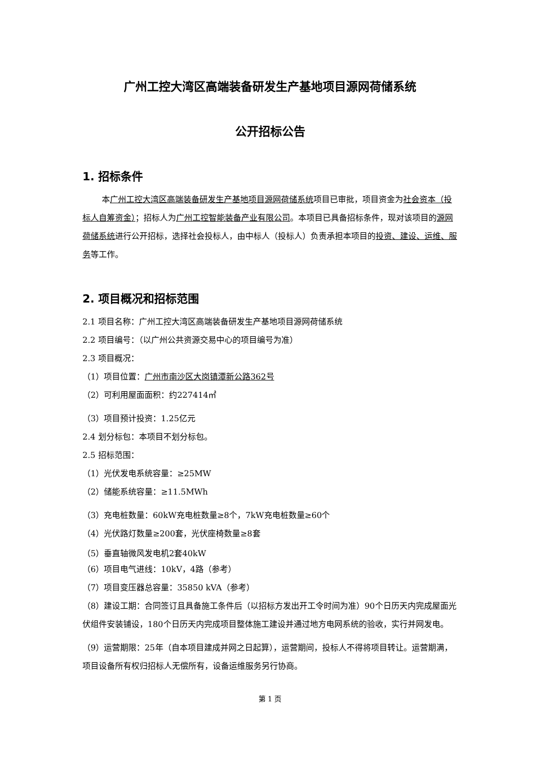广州工控大湾区高端装备研发生产基地项目源网荷储系统
公开招标公告
1. 招标条件
本广州工控大湾区高端装备研发生产基地项目源网荷储系统项目已审批，项目资金为社会资本（投标人自筹资金）；招标人为广州工控智能装备产业有限公司。本项目已具备招标条件，现对该项目的源网荷储系统进行公开招标，选择社会投标人，由中标人（投标人）负责承担本项目的投资、建设、运维、服务等工作。
2. 项目概况和招标范围
2.1 项目名称：广州工控大湾区高端装备研发生产基地项目源网荷储系统
2.2 项目编号：（以广州公共资源交易中心的项目编号为准）
2.3 项目概况：
（1）项目位置：广州市南沙区大岗镇潭新公路362号
（2）可利用屋面面积：约227414㎡
（3）项目预计投资：1.25亿元
2.4 划分标包：本项目不划分标包。
2.5 招标范围：
（1）光伏发电系统容量：≥25MW
（2）储能系统容量：≥11.5MWh
（3）充电桩数量：60kW充电桩数量≥8个，7kW充电桩数量≥60个
（4）光伏路灯数量≥200套，光伏座椅数量≥8套
（5）垂直轴微风发电机2套40kW
（6）项目电气进线：10kV，4路（参考）
（7）项目变压器总容量：35850 kVA（参考）
（8）建设工期：合同签订且具备施工条件后（以招标方发出开工令时间为准）90个日历天内完成屋面光伏组件安装铺设，180个日历天内完成项目整体施工建设并通过地方电网系统的验收，实行并网发电。
（9）运营期限：25年（自本项目建成并网之日起算），运营期间，投标人不得将项目转让。运营期满，项目设备所有权归招标人无偿所有，设备运维服务另行协商。
第 1 页